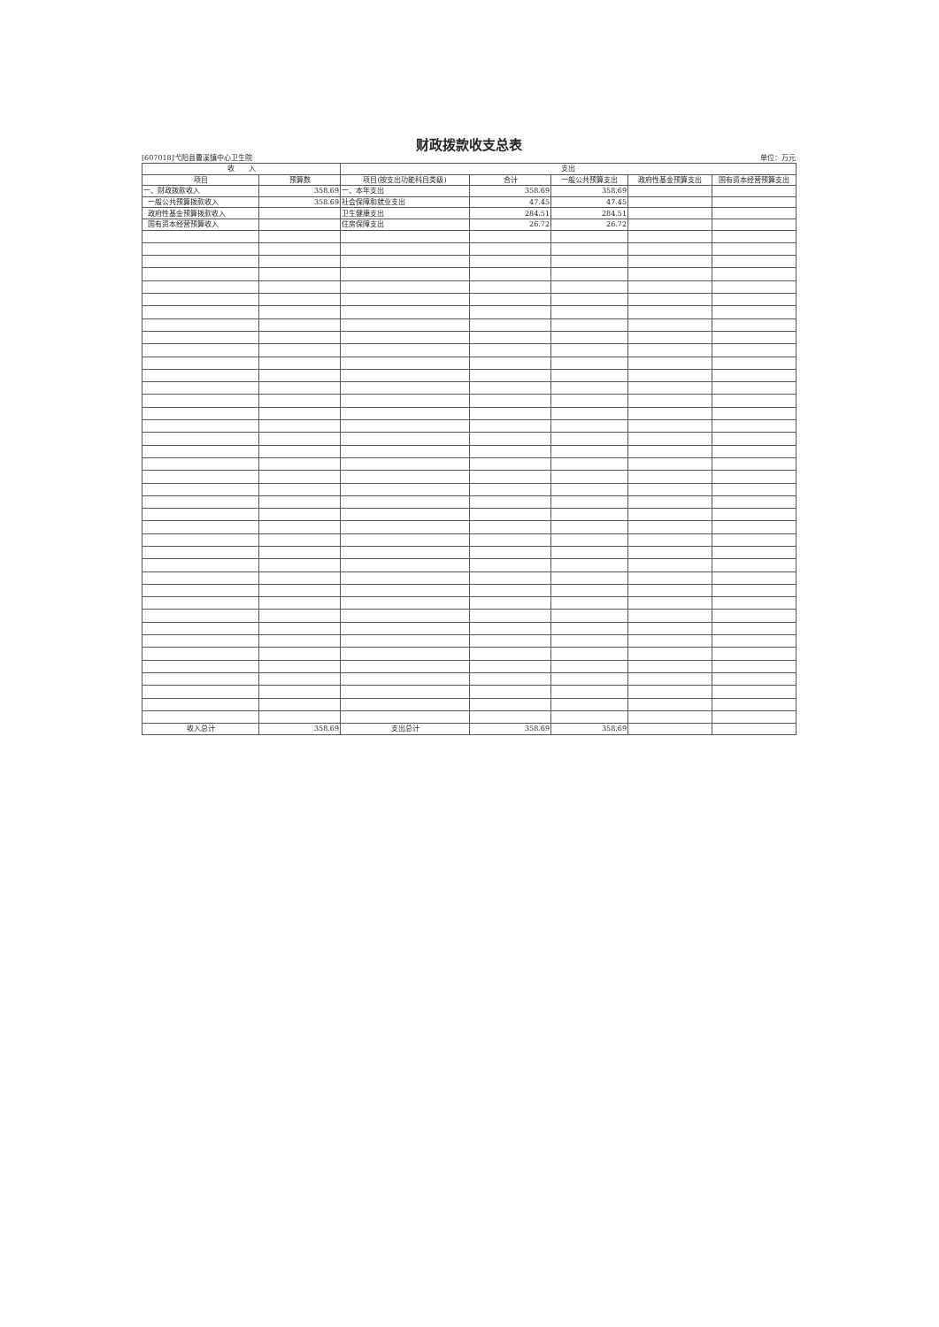财政拨款收支总表
[607018]弋阳县曹溪镇中心卫生院 单位：万元
| 收 入 | | 支出 | | | | |
| --- | --- | --- | --- | --- | --- | --- |
| 项目 | 预算数 | 项目(按支出功能科目类级) | 合计 | 一般公共预算支出 | 政府性基金预算支出 | 国有资本经营预算支出 |
| 一、财政拨款收入 | 358.69 | 一、本年支出 | 358.69 | 358.69 | | |
| 一般公共预算拨款收入 | 358.69 | 社会保障和就业支出 | 47.45 | 47.45 | | |
| 政府性基金预算拨款收入 | | 卫生健康支出 | 284.51 | 284.51 | | |
| 国有资本经营预算收入 | | 住房保障支出 | 26.72 | 26.72 | | |
| 收入总计 | 358.69 | 支出总计 | 358.69 | 358.69 | | |